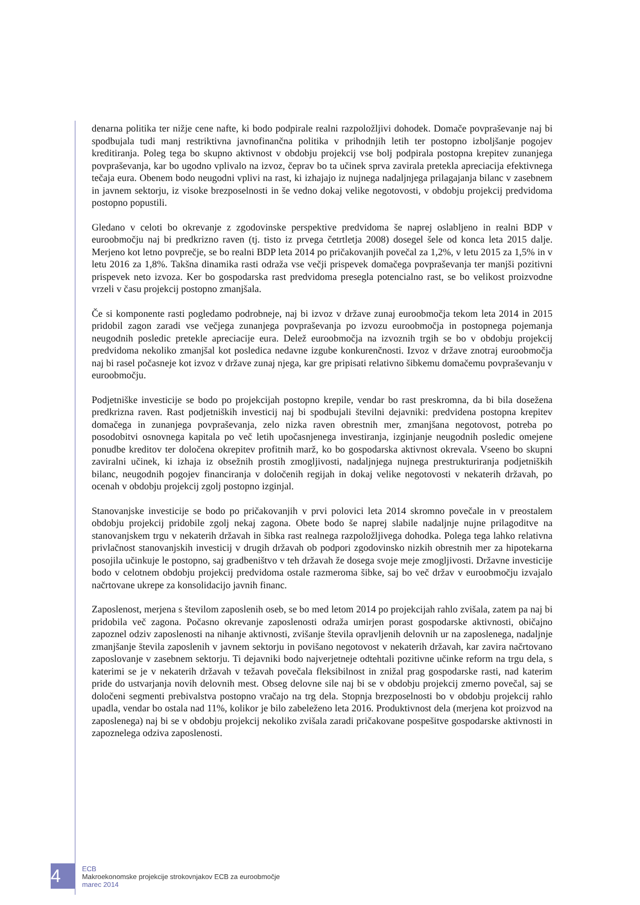denarna politika ter nižje cene nafte, ki bodo podpirale realni razpoložljivi dohodek. Domače povpraševanje naj bi spodbujala tudi manj restriktivna javnofinančna politika v prihodnjih letih ter postopno izboljšanje pogojev kreditiranja. Poleg tega bo skupno aktivnost v obdobju projekcij vse bolj podpirala postopna krepitev zunanjega povpraševanja, kar bo ugodno vplivalo na izvoz, čeprav bo ta učinek sprva zavirala pretekla apreciacija efektivnega tečaja eura. Obenem bodo neugodni vplivi na rast, ki izhajajo iz nujnega nadaljnjega prilagajanja bilanc v zasebnem in javnem sektorju, iz visoke brezposelnosti in še vedno dokaj velike negotovosti, v obdobju projekcij predvidoma postopno popustili.
Gledano v celoti bo okrevanje z zgodovinske perspektive predvidoma še naprej oslabljeno in realni BDP v euroobmočju naj bi predkrizno raven (tj. tisto iz prvega četrtletja 2008) dosegel šele od konca leta 2015 dalje. Merjeno kot letno povprečje, se bo realni BDP leta 2014 po pričakovanjih povečal za 1,2%, v letu 2015 za 1,5% in v letu 2016 za 1,8%. Takšna dinamika rasti odraža vse večji prispevek domačega povpraševanja ter manjši pozitivni prispevek neto izvoza. Ker bo gospodarska rast predvidoma presegla potencialno rast, se bo velikost proizvodne vrzeli v času projekcij postopno zmanjšala.
Če si komponente rasti pogledamo podrobneje, naj bi izvoz v države zunaj euroobmočja tekom leta 2014 in 2015 pridobil zagon zaradi vse večjega zunanjega povpraševanja po izvozu euroobmočja in postopnega pojemanja neugodnih posledic pretekle apreciacije eura. Delež euroobmočja na izvoznih trgih se bo v obdobju projekcij predvidoma nekoliko zmanjšal kot posledica nedavne izgube konkurenčnosti. Izvoz v države znotraj euroobmočja naj bi rasel počasneje kot izvoz v države zunaj njega, kar gre pripisati relativno šibkemu domačemu povpraševanju v euroobmočju.
Podjetniške investicije se bodo po projekcijah postopno krepile, vendar bo rast preskromna, da bi bila dosežena predkrizna raven. Rast podjetniških investicij naj bi spodbujali številni dejavniki: predvidena postopna krepitev domačega in zunanjega povpraševanja, zelo nizka raven obrestnih mer, zmanjšana negotovost, potreba po posodobitvi osnovnega kapitala po več letih upočasnjenega investiranja, izginjanje neugodnih posledic omejene ponudbe kreditov ter določena okrepitev profitnih marž, ko bo gospodarska aktivnost okrevala. Vseeno bo skupni zaviralni učinek, ki izhaja iz obsežnih prostih zmogljivosti, nadaljnjega nujnega prestrukturiranja podjetniških bilanc, neugodnih pogojev financiranja v določenih regijah in dokaj velike negotovosti v nekaterih državah, po ocenah v obdobju projekcij zgolj postopno izginjal.
Stanovanjske investicije se bodo po pričakovanjih v prvi polovici leta 2014 skromno povečale in v preostalem obdobju projekcij pridobile zgolj nekaj zagona. Obete bodo še naprej slabile nadaljnje nujne prilagoditve na stanovanjskem trgu v nekaterih državah in šibka rast realnega razpoložljivega dohodka. Polega tega lahko relativna privlačnost stanovanjskih investicij v drugih državah ob podpori zgodovinsko nizkih obrestnih mer za hipotekarna posojila učinkuje le postopno, saj gradbeništvo v teh državah že dosega svoje meje zmogljivosti. Državne investicije bodo v celotnem obdobju projekcij predvidoma ostale razmeroma šibke, saj bo več držav v euroobmočju izvajalo načrtovane ukrepe za konsolidacijo javnih financ.
Zaposlenost, merjena s številom zaposlenih oseb, se bo med letom 2014 po projekcijah rahlo zvišala, zatem pa naj bi pridobila več zagona. Počasno okrevanje zaposlenosti odraža umirjen porast gospodarske aktivnosti, običajno zapoznel odziv zaposlenosti na nihanje aktivnosti, zvišanje števila opravljenih delovnih ur na zaposlenega, nadaljnje zmanjšanje števila zaposlenih v javnem sektorju in povišano negotovost v nekaterih državah, kar zavira načrtovano zaposlovanje v zasebnem sektorju. Ti dejavniki bodo najverjetneje odtehtali pozitivne učinke reform na trgu dela, s katerimi se je v nekaterih državah v težavah povečala fleksibilnost in znižal prag gospodarske rasti, nad katerim pride do ustvarjanja novih delovnih mest. Obseg delovne sile naj bi se v obdobju projekcij zmerno povečal, saj se določeni segmenti prebivalstva postopno vračajo na trg dela. Stopnja brezposelnosti bo v obdobju projekcij rahlo upadla, vendar bo ostala nad 11%, kolikor je bilo zabeleženo leta 2016. Produktivnost dela (merjena kot proizvod na zaposlenega) naj bi se v obdobju projekcij nekoliko zvišala zaradi pričakovane pospešitve gospodarske aktivnosti in zapoznelega odziva zaposlenosti.
4
ECB
Makroekonomske projekcije strokovnjakov ECB za euroobmočje
marec 2014